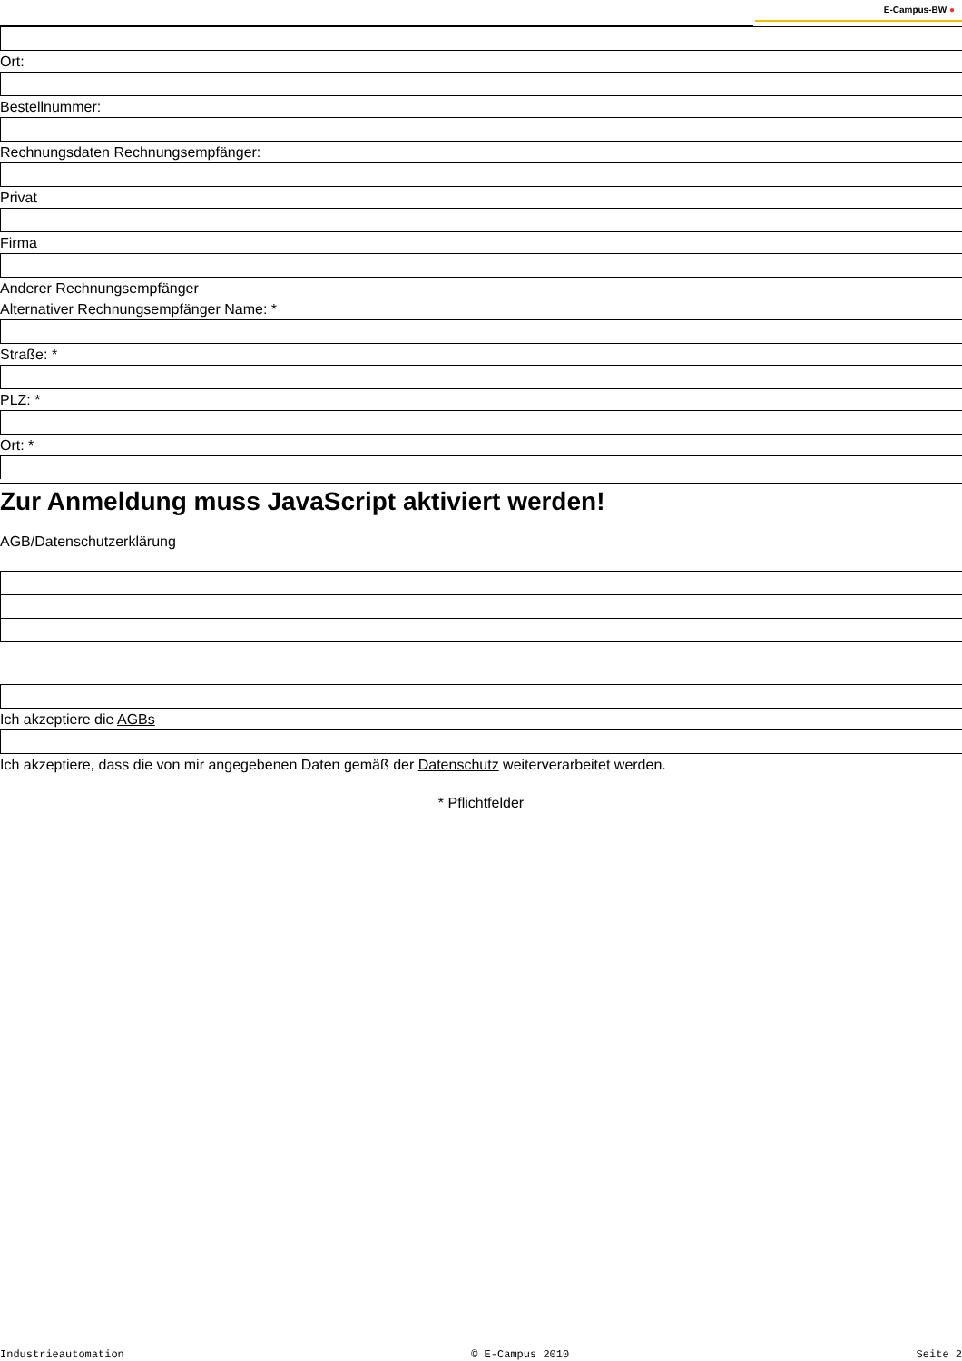E-Campus-BW ●
Ort:
Bestellnummer:
Rechnungsdaten Rechnungsempfänger:
Privat
Firma
Anderer Rechnungsempfänger
Alternativer Rechnungsempfänger Name: *
Straße: *
PLZ: *
Ort: *
Zur Anmeldung muss JavaScript aktiviert werden!
AGB/Datenschutzerklärung
Ich akzeptiere die AGBs
Ich akzeptiere, dass die von mir angegebenen Daten gemäß der Datenschutz weiterverarbeitet werden.
* Pflichtfelder
Industrieautomation © E-Campus 2010 Seite 2